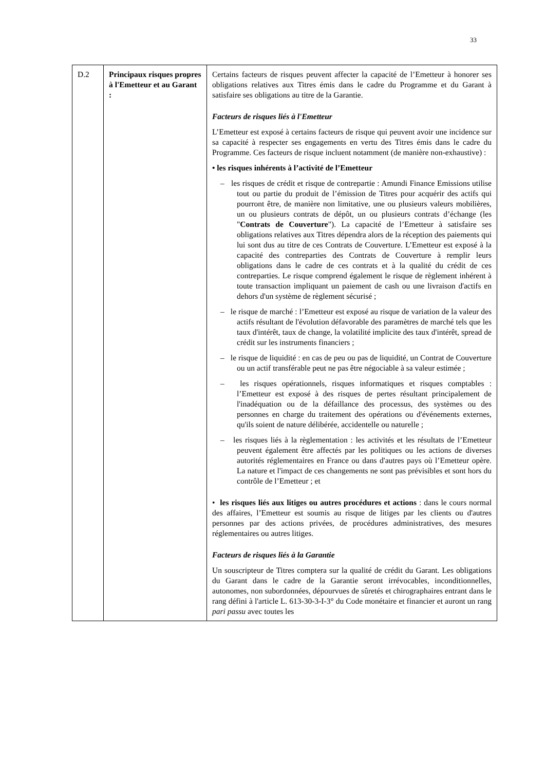33
| D.2 | Principaux risques propres à l'Emetteur et au Garant : | Certains facteurs de risques peuvent affecter la capacité de l’Emetteur à honorer ses obligations relatives aux Titres émis dans le cadre du Programme et du Garant à satisfaire ses obligations au titre de la Garantie. Facteurs de risques liés à l'Emetteur L’Emetteur est exposé à certains facteurs de risque qui peuvent avoir une incidence sur sa capacité à respecter ses engagements en vertu des Titres émis dans le cadre du Programme. Ces facteurs de risque incluent notamment (de manière non-exhaustive) : • les risques inhérents à l’activité de l’Emetteur – les risques de crédit et risque de contrepartie : Amundi Finance Emissions utilise tout ou partie du produit de l’émission de Titres pour acquérir des actifs qui pourront être, de manière non limitative, une ou plusieurs valeurs mobilières, un ou plusieurs contrats de dépôt, un ou plusieurs contrats d’échange (les " Contrats de Couverture "). La capacité de l’Emetteur à satisfaire ses obligations relatives aux Titres dépendra alors de la réception des paiements qui lui sont dus au titre de ces Contrats de Couverture. L’Emetteur est exposé à la capacité des contreparties des Contrats de Couverture à remplir leurs obligations dans le cadre de ces contrats et à la qualité du crédit de ces contreparties. Le risque comprend également le risque de règlement inhérent à toute transaction impliquant un paiement de cash ou une livraison d'actifs en dehors d'un système de règlement sécurisé ; – le risque de marché : l’Emetteur est exposé au risque de variation de la valeur des actifs résultant de l'évolution défavorable des paramètres de marché tels que les taux d'intérêt, taux de change, la volatilité implicite des taux d'intérêt, spread de crédit sur les instruments financiers ; – le risque de liquidité : en cas de peu ou pas de liquidité, un Contrat de Couverture ou un actif transférable peut ne pas être négociable à sa valeur estimée ; – les risques opérationnels, risques informatiques et risques comptables : l’Emetteur est exposé à des risques de pertes résultant principalement de l'inadéquation ou de la défaillance des processus, des systèmes ou des personnes en charge du traitement des opérations ou d'événements externes, qu'ils soient de nature délibérée, accidentelle ou naturelle ; – les risques liés à la règlementation : les activités et les résultats de l’Emetteur peuvent également être affectés par les politiques ou les actions de diverses autorités réglementaires en France ou dans d'autres pays où l’Emetteur opère. La nature et l'impact de ces changements ne sont pas prévisibles et sont hors du contrôle de l’Emetteur ; et • les risques liés aux litiges ou autres procédures et actions : dans le cours normal des affaires, l’Emetteur est soumis au risque de litiges par les clients ou d'autres personnes par des actions privées, de procédures administratives, des mesures réglementaires ou autres litiges. Facteurs de risques liés à la Garantie Un souscripteur de Titres comptera sur la qualité de crédit du Garant. Les obligations du Garant dans le cadre de la Garantie seront irrévocables, inconditionnelles, autonomes, non subordonnées, dépourvues de sûretés et chirographaires entrant dans le rang défini à l'article L. 613-30-3-I-3° du Code monétaire et financier et auront un rang pari passu avec toutes les |